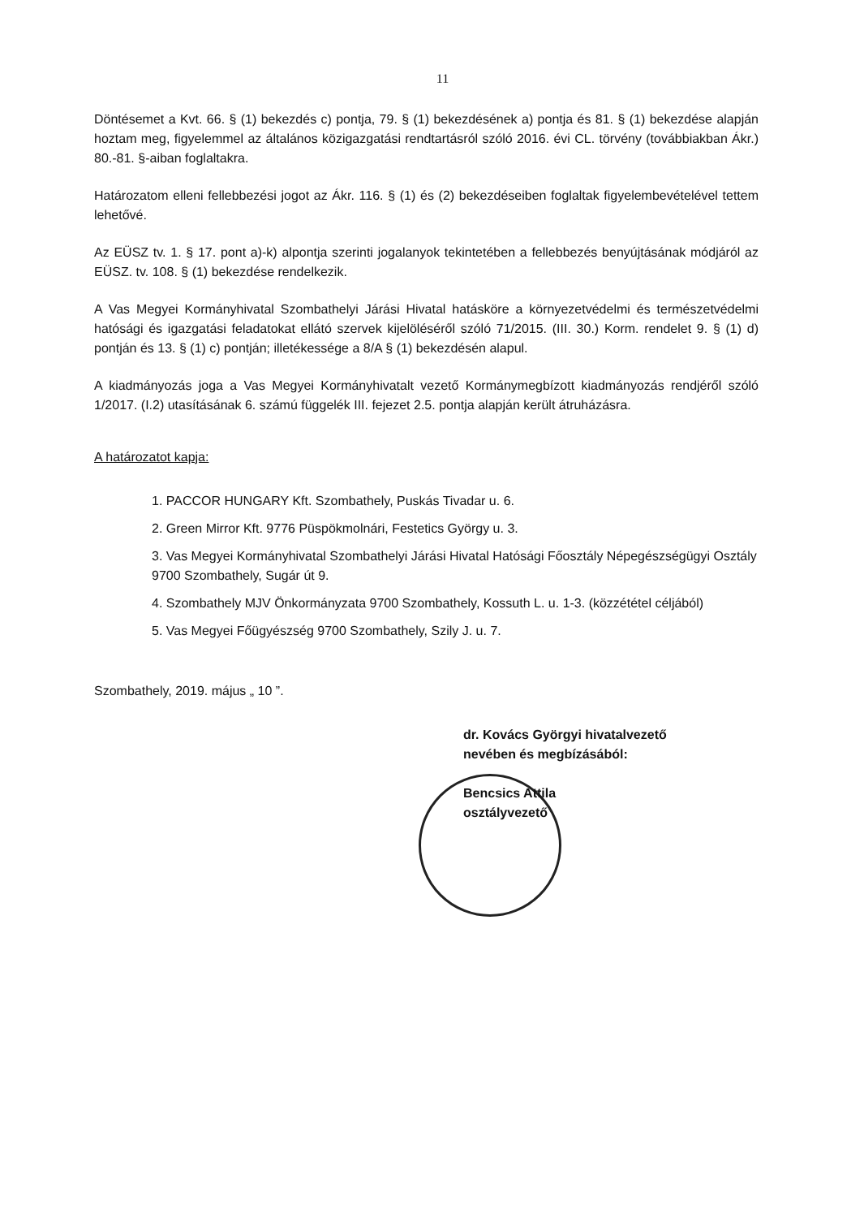11
Döntésemet a Kvt. 66. § (1) bekezdés c) pontja, 79. § (1) bekezdésének a) pontja és 81. § (1) bekezdése alapján hoztam meg, figyelemmel az általános közigazgatási rendtartásról szóló 2016. évi CL. törvény (továbbiakban Ákr.) 80.-81. §-aiban foglaltakra.
Határozatom elleni fellebbezési jogot az Ákr. 116. § (1) és (2) bekezdéseiben foglaltak figyelembevételével tettem lehetővé.
Az EÜSZ tv. 1. § 17. pont a)-k) alpontja szerinti jogalanyok tekintetében a fellebbezés benyújtásának módjáról az EÜSZ. tv. 108. § (1) bekezdése rendelkezik.
A Vas Megyei Kormányhivatal Szombathelyi Járási Hivatal hatásköre a környezetvédelmi és természetvédelmi hatósági és igazgatási feladatokat ellátó szervek kijelöléséről szóló 71/2015. (III. 30.) Korm. rendelet 9. § (1) d) pontján és 13. § (1) c) pontján; illetékessége a 8/A § (1) bekezdésén alapul.
A kiadmányozás joga a Vas Megyei Kormányhivatalt vezető Kormánymegbízott kiadmányozás rendjéről szóló 1/2017. (I.2) utasításának 6. számú függelék III. fejezet 2.5. pontja alapján került átruházásra.
A határozatot kapja:
1. PACCOR HUNGARY Kft. Szombathely, Puskás Tivadar u. 6.
2. Green Mirror Kft. 9776 Püspökmolnári, Festetics György u. 3.
3. Vas Megyei Kormányhivatal Szombathelyi Járási Hivatal Hatósági Főosztály Népegészségügyi Osztály 9700 Szombathely, Sugár út 9.
4. Szombathely MJV Önkormányzata 9700 Szombathely, Kossuth L. u. 1-3. (közzététel céljából)
5. Vas Megyei Főügyészség 9700 Szombathely, Szily J. u. 7.
Szombathely, 2019. május „ 10 ”.
dr. Kovács Györgyi hivatalvezető
nevében és megbízásából:
Bencsics Attila
osztályvezető